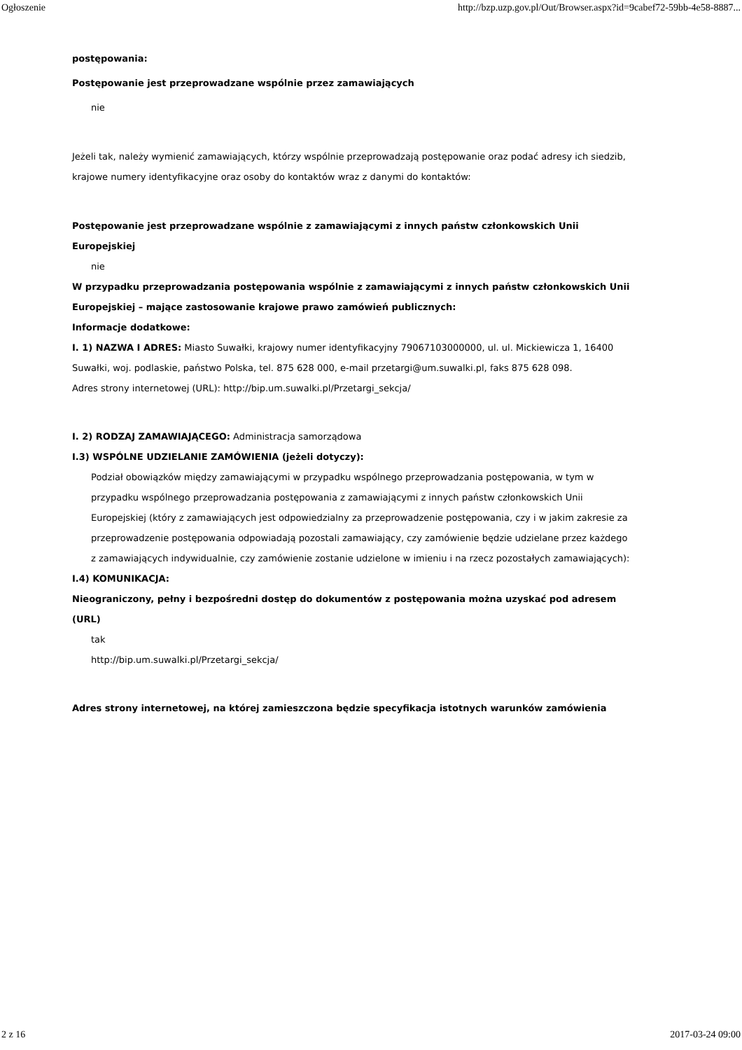Ogłoszenie http://bzp.uzp.gov.pl/Out/Browser.aspx?id=9cabef72-59bb-4e58-8887...
postępowania:
Postępowanie jest przeprowadzane wspólnie przez zamawiających
nie
Jeżeli tak, należy wymienić zamawiających, którzy wspólnie przeprowadzają postępowanie oraz podać adresy ich siedzib, krajowe numery identyfikacyjne oraz osoby do kontaktów wraz z danymi do kontaktów:
Postępowanie jest przeprowadzane wspólnie z zamawiającymi z innych państw członkowskich Unii Europejskiej
nie
W przypadku przeprowadzania postępowania wspólnie z zamawiającymi z innych państw członkowskich Unii Europejskiej – mające zastosowanie krajowe prawo zamówień publicznych:
Informacje dodatkowe:
I. 1) NAZWA I ADRES: Miasto Suwałki, krajowy numer identyfikacyjny 79067103000000, ul. ul. Mickiewicza 1, 16400 Suwałki, woj. podlaskie, państwo Polska, tel. 875 628 000, e-mail przetargi@um.suwalki.pl, faks 875 628 098.
Adres strony internetowej (URL): http://bip.um.suwalki.pl/Przetargi_sekcja/
I. 2) RODZAJ ZAMAWIAJĄCEGO: Administracja samorządowa
I.3) WSPÓLNE UDZIELANIE ZAMÓWIENIA (jeżeli dotyczy):
Podział obowiązków między zamawiającymi w przypadku wspólnego przeprowadzania postępowania, w tym w przypadku wspólnego przeprowadzania postępowania z zamawiającymi z innych państw członkowskich Unii Europejskiej (który z zamawiających jest odpowiedzialny za przeprowadzenie postępowania, czy i w jakim zakresie za przeprowadzenie postępowania odpowiadają pozostali zamawiający, czy zamówienie będzie udzielane przez każdego z zamawiających indywidualnie, czy zamówienie zostanie udzielone w imieniu i na rzecz pozostałych zamawiających):
I.4) KOMUNIKACJA:
Nieograniczony, pełny i bezpośredni dostęp do dokumentów z postępowania można uzyskać pod adresem (URL)
tak
http://bip.um.suwalki.pl/Przetargi_sekcja/
Adres strony internetowej, na której zamieszczona będzie specyfikacja istotnych warunków zamówienia
2 z 16 2017-03-24 09:00